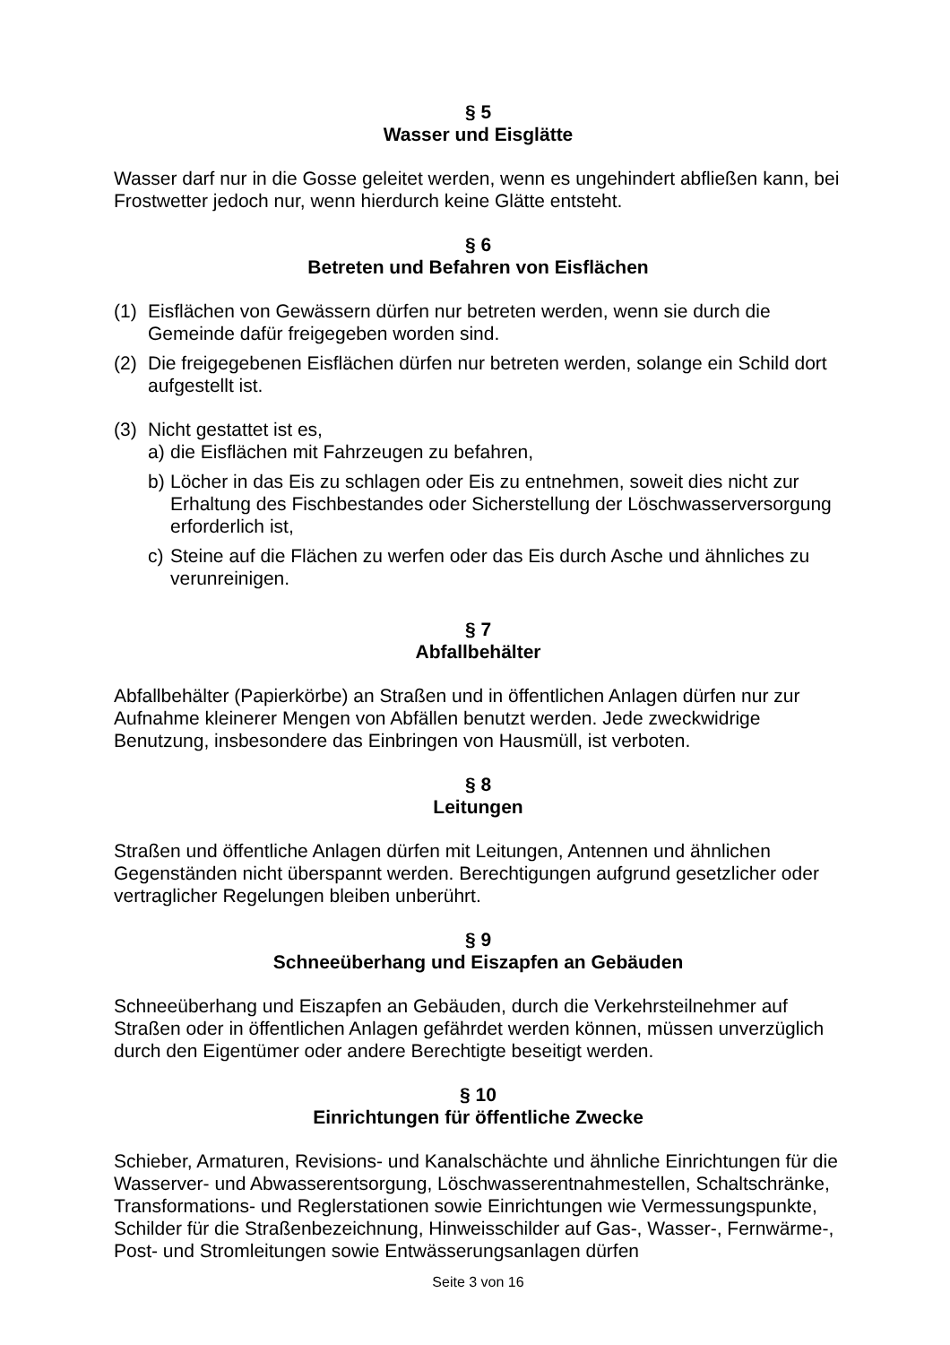§ 5
Wasser und Eisglätte
Wasser darf nur in die Gosse geleitet werden, wenn es ungehindert abfließen kann, bei Frostwetter jedoch nur, wenn hierdurch keine Glätte entsteht.
§ 6
Betreten und Befahren von Eisflächen
(1) Eisflächen von Gewässern dürfen nur betreten werden, wenn sie durch die Gemeinde dafür freigegeben worden sind.
(2) Die freigegebenen Eisflächen dürfen nur betreten werden, solange ein Schild dort aufgestellt ist.
(3) Nicht gestattet ist es,
a) die Eisflächen mit Fahrzeugen zu befahren,
b) Löcher in das Eis zu schlagen oder Eis zu entnehmen, soweit dies nicht zur Erhaltung des Fischbestandes oder Sicherstellung der Löschwasserversorgung erforderlich ist,
c) Steine auf die Flächen zu werfen oder das Eis durch Asche und ähnliches zu verunreinigen.
§ 7
Abfallbehälter
Abfallbehälter (Papierkörbe) an Straßen und in öffentlichen Anlagen dürfen nur zur Aufnahme kleinerer Mengen von Abfällen benutzt werden. Jede zweckwidrige Benutzung, insbesondere das Einbringen von Hausmüll, ist verboten.
§ 8
Leitungen
Straßen und öffentliche Anlagen dürfen mit Leitungen, Antennen und ähnlichen Gegenständen nicht überspannt werden. Berechtigungen aufgrund gesetzlicher oder vertraglicher Regelungen bleiben unberührt.
§ 9
Schneeüberhang und Eiszapfen an Gebäuden
Schneeüberhang und Eiszapfen an Gebäuden, durch die Verkehrsteilnehmer auf Straßen oder in öffentlichen Anlagen gefährdet werden können, müssen unverzüglich durch den Eigentümer oder andere Berechtigte beseitigt werden.
§ 10
Einrichtungen für öffentliche Zwecke
Schieber, Armaturen, Revisions- und Kanalschächte und ähnliche Einrichtungen für die Wasserver- und Abwasserentsorgung, Löschwasserentnahmestellen, Schaltschränke, Transformations- und Reglerstationen sowie Einrichtungen wie Vermessungspunkte, Schilder für die Straßenbezeichnung, Hinweisschilder auf Gas-, Wasser-, Fernwärme-, Post- und Stromleitungen sowie Entwässerungsanlagen dürfen
Seite 3 von 16